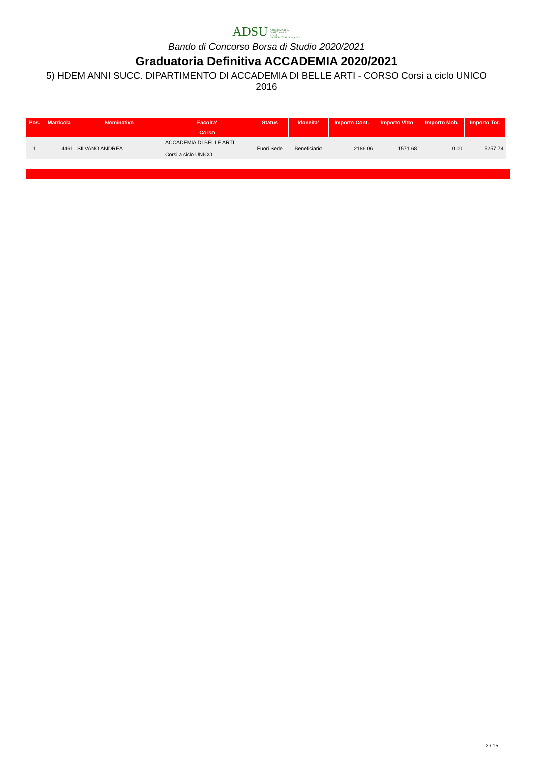ADSU AZIENDA PER IL
DIRITTO AGLI
STUDI
UNIVERSITARI - L'AQUILA
Bando di Concorso Borsa di Studio 2020/2021
Graduatoria Definitiva ACCADEMIA 2020/2021
5) HDEM ANNI SUCC. DIPARTIMENTO DI ACCADEMIA DI BELLE ARTI - CORSO Corsi a ciclo UNICO 2016
| Pos. | Matricola | Nominativo | Facolta' | Status | Idoneita' | Importo Cont. | Importo Vitto | Importo Mob. | Importo Tot. |
| --- | --- | --- | --- | --- | --- | --- | --- | --- | --- |
| | | | Corso | | | | | | |
| 1 | 4461 | SILVANO ANDREA | ACCADEMIA DI BELLE ARTI Corsi a ciclo UNICO | Fuori Sede | Beneficiario | 2186.06 | 1571.68 | 0.00 | 5257.74 |
2 / 15